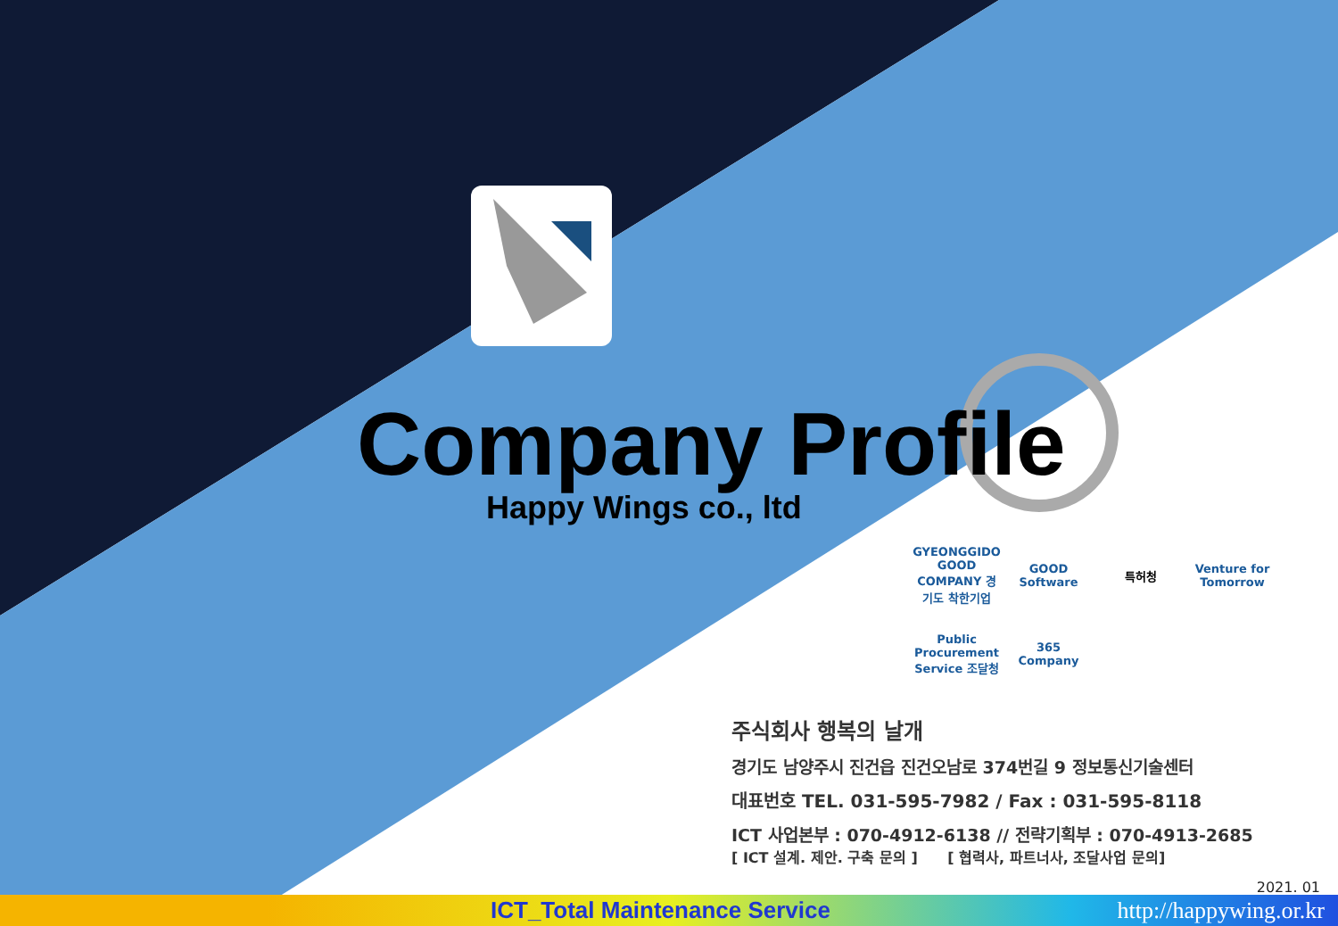Company Profile
Happy Wings co., ltd
GYEONGGIDO GOOD COMPANY 경기도 착한기업
GOOD Software
특허청
Venture for Tomorrow
Public Procurement Service 조달청
365 Company
주식회사 행복의 날개
경기도 남양주시 진건읍 진건오남로 374번길 9 정보통신기술센터
대표번호 TEL. 031-595-7982 / Fax : 031-595-8118
ICT 사업본부 : 070-4912-6138 // 전략기획부 : 070-4913-2685
[ ICT 설계. 제안. 구축 문의 ] [ 협력사, 파트너사, 조달사업 문의]
2021. 01
ICT_Total Maintenance Service http://happywing.or.kr